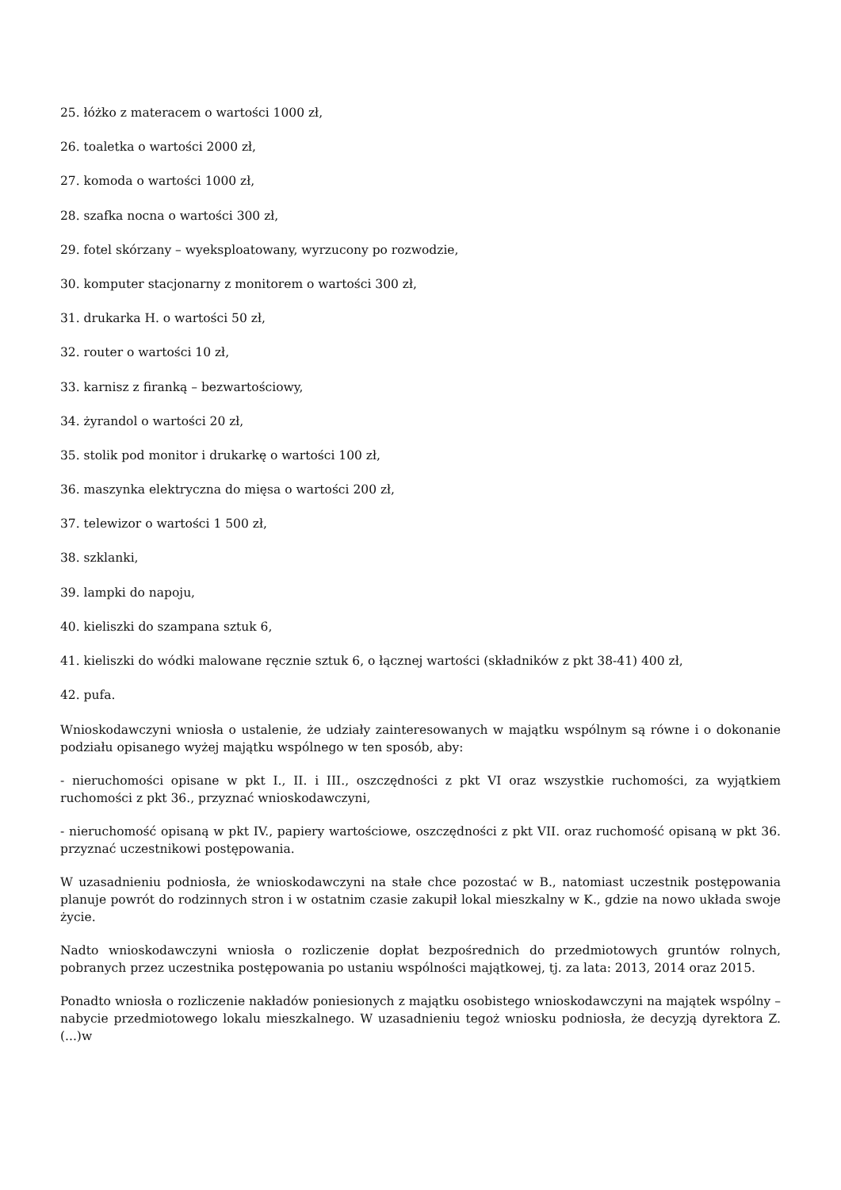25. łóżko z materacem o wartości 1000 zł,
26. toaletka o wartości 2000 zł,
27. komoda o wartości 1000 zł,
28. szafka nocna o wartości 300 zł,
29. fotel skórzany – wyeksploatowany, wyrzucony po rozwodzie,
30. komputer stacjonarny z monitorem o wartości 300 zł,
31. drukarka H. o wartości 50 zł,
32. router o wartości 10 zł,
33. karnisz z firanką – bezwartościowy,
34. żyrandol o wartości 20 zł,
35. stolik pod monitor i drukarkę o wartości 100 zł,
36. maszynka elektryczna do mięsa o wartości 200 zł,
37. telewizor o wartości 1 500 zł,
38. szklanki,
39. lampki do napoju,
40. kieliszki do szampana sztuk 6,
41. kieliszki do wódki malowane ręcznie sztuk 6, o łącznej wartości (składników z pkt 38-41) 400 zł,
42. pufa.
Wnioskodawczyni wniosła o ustalenie, że udziały zainteresowanych w majątku wspólnym są równe i o dokonanie podziału opisanego wyżej majątku wspólnego w ten sposób, aby:
- nieruchomości opisane w pkt I., II. i III., oszczędności z pkt VI oraz wszystkie ruchomości, za wyjątkiem ruchomości z pkt 36., przyznać wnioskodawczyni,
- nieruchomość opisaną w pkt IV., papiery wartościowe, oszczędności z pkt VII. oraz ruchomość opisaną w pkt 36. przyznać uczestnikowi postępowania.
W uzasadnieniu podniosła, że wnioskodawczyni na stałe chce pozostać w B., natomiast uczestnik postępowania planuje powrót do rodzinnych stron i w ostatnim czasie zakupił lokal mieszkalny w K., gdzie na nowo układa swoje życie.
Nadto wnioskodawczyni wniosła o rozliczenie dopłat bezpośrednich do przedmiotowych gruntów rolnych, pobranych przez uczestnika postępowania po ustaniu wspólności majątkowej, tj. za lata: 2013, 2014 oraz 2015.
Ponadto wniosła o rozliczenie nakładów poniesionych z majątku osobistego wnioskodawczyni na majątek wspólny – nabycie przedmiotowego lokalu mieszkalnego. W uzasadnieniu tegoż wniosku podniosła, że decyzją dyrektora Z. (...)w